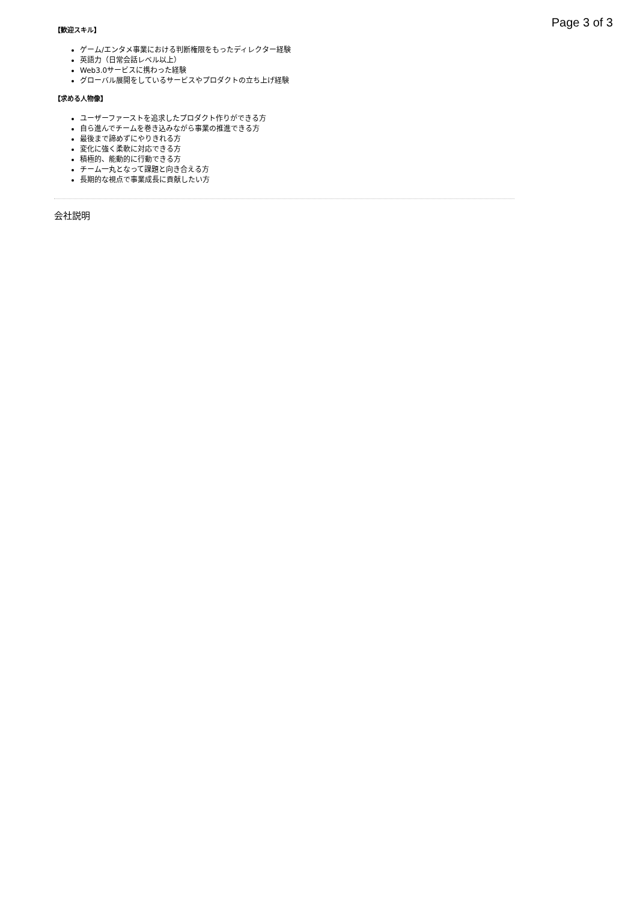Page 3 of 3
【歓迎スキル】
ゲーム/エンタメ事業における判断権限をもったディレクター経験
英語力（日常会話レベル以上）
Web3.0サービスに携わった経験
グローバル展開をしているサービスやプロダクトの立ち上げ経験
【求める人物像】
ユーザーファーストを追求したプロダクト作りができる方
自ら進んでチームを巻き込みながら事業の推進できる方
最後まで諦めずにやりきれる方
変化に強く柔軟に対応できる方
積極的、能動的に行動できる方
チーム一丸となって課題と向き合える方
長期的な視点で事業成長に貢献したい方
会社説明